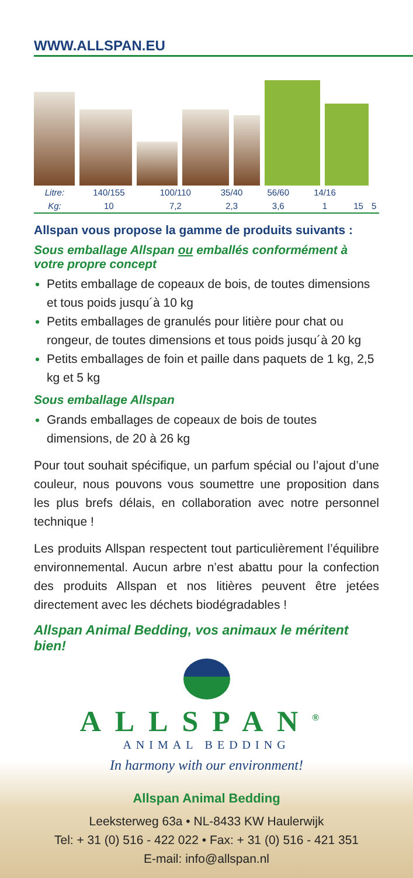WWW.ALLSPAN.EU
| Litre: | 140/155 | 100/110 | 35/40 | 56/60 | 14/16 | | |
| Kg: | 10 | 7,2 | 2,3 | 3,6 | 1 | 15 | 5 |
Allspan vous propose la gamme de produits suivants :
Sous emballage Allspan ou emballés conformément à votre propre concept
Petits emballage de copeaux de bois, de toutes dimensions et tous poids jusqu´à 10 kg
Petits emballages de granulés pour litière pour chat ou rongeur, de toutes dimensions et tous poids jusqu´à 20 kg
Petits emballages de foin et paille dans paquets de 1 kg, 2,5 kg et 5 kg
Sous emballage Allspan
Grands emballages de copeaux de bois de toutes dimensions, de 20 à 26 kg
Pour tout souhait spécifique, un parfum spécial ou l’ajout d’une couleur, nous pouvons vous soumettre une proposition dans les plus brefs délais, en collaboration avec notre personnel technique !
Les produits Allspan respectent tout particulièrement l’équilibre environnemental. Aucun arbre n’est abattu pour la confection des produits Allspan et nos litières peuvent être jetées directement avec les déchets biodégradables !
Allspan Animal Bedding, vos animaux le méritent bien!
ALLSPAN<sup>®</sup>
ANIMAL BEDDING
In harmony with our environment!
Allspan Animal Bedding
Leeksterweg 63a • NL-8433 KW Haulerwijk
Tel: + 31 (0) 516 - 422 022 • Fax: + 31 (0) 516 - 421 351
E-mail: info@allspan.nl